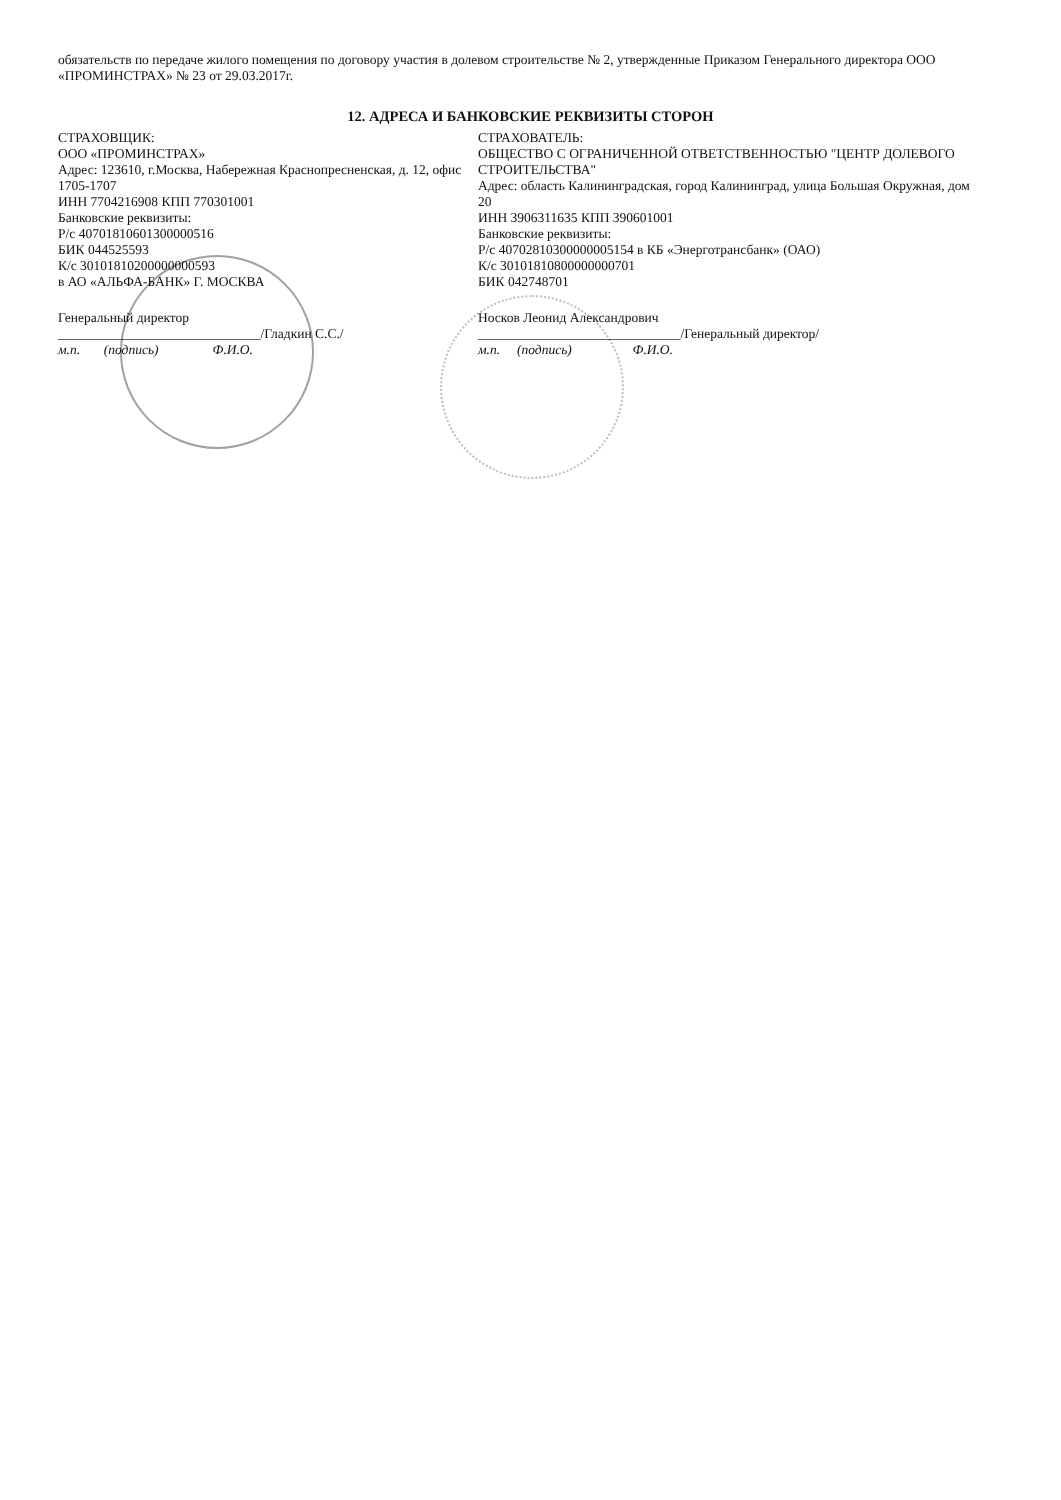обязательств по передаче жилого помещения по договору участия в долевом строительстве № 2, утвержденные Приказом Генерального директора ООО «ПРОМИНСТРАХ» № 23 от 29.03.2017г.
12. АДРЕСА И БАНКОВСКИЕ РЕКВИЗИТЫ СТОРОН
СТРАХОВЩИК:
ООО «ПРОМИНСТРАХ»
Адрес: 123610, г.Москва, Набережная Краснопресненская, д. 12, офис 1705-1707
ИНН 7704216908 КПП 770301001
Банковские реквизиты:
Р/с 40701810601300000516
БИК 044525593
К/с 30101810200000000593
в АО «АЛЬФА-БАНК» Г. МОСКВА
Генеральный директор
______________________________/Гладкин С.С./
м.п. (подпись) Ф.И.О.
СТРАХОВАТЕЛЬ:
ОБЩЕСТВО С ОГРАНИЧЕННОЙ ОТВЕТСТВЕННОСТЬЮ "ЦЕНТР ДОЛЕВОГО СТРОИТЕЛЬСТВА"
Адрес: область Калининградская, город Калининград, улица Большая Окружная, дом 20
ИНН 3906311635 КПП 390601001
Банковские реквизиты:
Р/с 40702810300000005154 в КБ «Энерготрансбанк» (ОАО)
К/с 30101810800000000701
БИК 042748701
Носков Леонид Александрович
______________________________/Генеральный директор/
м.п. (подпись) Ф.И.О.